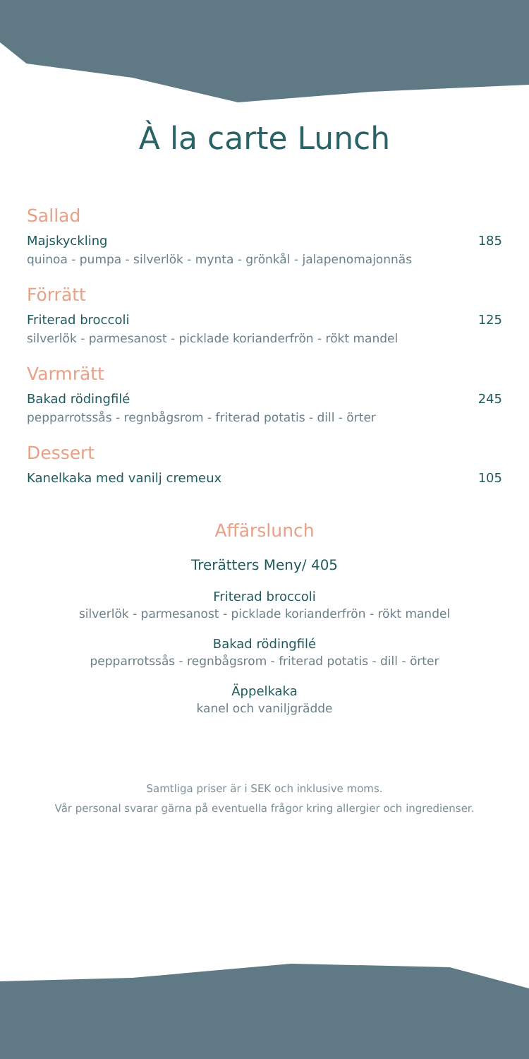À la carte Lunch
Sallad
Majskyckling 185
quinoa - pumpa - silverlök - mynta - grönkål - jalapenomajonnäs
Förrätt
Friterad broccoli 125
silverlök - parmesanost - picklade korianderfrön - rökt mandel
Varmrätt
Bakad rödingfilé 245
pepparrotssås - regnbågsrom - friterad potatis - dill - örter
Dessert
Kanelkaka med vanilj cremeux 105
Affärslunch
Trerätters Meny/ 405
Friterad broccoli
silverlök - parmesanost - picklade korianderfrön - rökt mandel
Bakad rödingfilé
pepparrotssås - regnbågsrom - friterad potatis - dill - örter
Äppelkaka
kanel och vaniljgrädde
Samtliga priser är i SEK och inklusive moms.
Vår personal svarar gärna på eventuella frågor kring allergier och ingredienser.